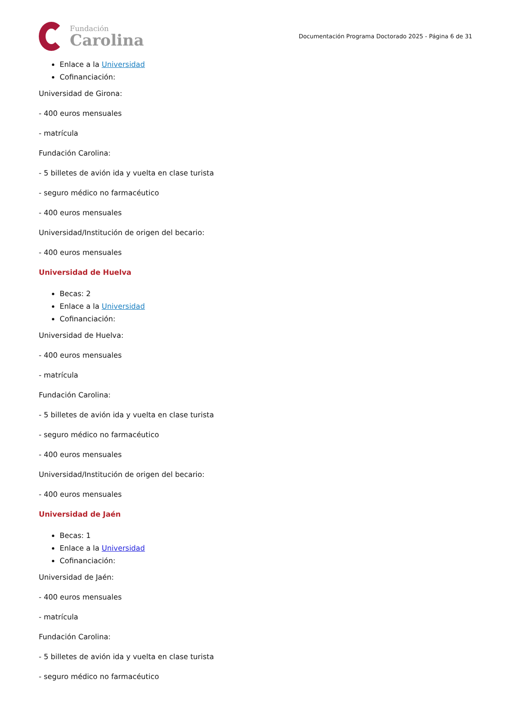Fundación
Carolina
Documentación Programa Doctorado 2025 - Página 6 de 31
Enlace a la Universidad
Cofinanciación:
Universidad de Girona:
- 400 euros mensuales
- matrícula
Fundación Carolina:
- 5 billetes de avión ida y vuelta en clase turista
- seguro médico no farmacéutico
- 400 euros mensuales
Universidad/Institución de origen del becario:
- 400 euros mensuales
Universidad de Huelva
Becas: 2
Enlace a la Universidad
Cofinanciación:
Universidad de Huelva:
- 400 euros mensuales
- matrícula
Fundación Carolina:
- 5 billetes de avión ida y vuelta en clase turista
- seguro médico no farmacéutico
- 400 euros mensuales
Universidad/Institución de origen del becario:
- 400 euros mensuales
Universidad de Jaén
Becas: 1
Enlace a la Universidad
Cofinanciación:
Universidad de Jaén:
- 400 euros mensuales
- matrícula
Fundación Carolina:
- 5 billetes de avión ida y vuelta en clase turista
- seguro médico no farmacéutico